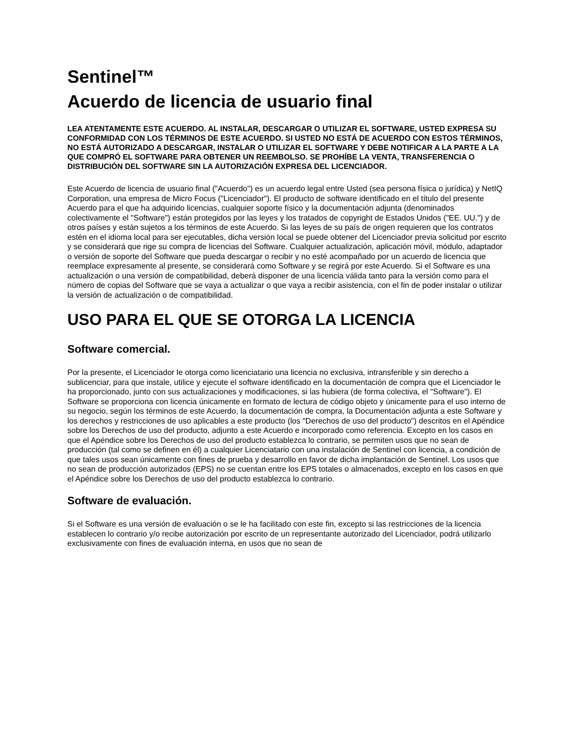Sentinel™
Acuerdo de licencia de usuario final
LEA ATENTAMENTE ESTE ACUERDO. AL INSTALAR, DESCARGAR O UTILIZAR EL SOFTWARE, USTED EXPRESA SU CONFORMIDAD CON LOS TÉRMINOS DE ESTE ACUERDO. SI USTED NO ESTÁ DE ACUERDO CON ESTOS TÉRMINOS, NO ESTÁ AUTORIZADO A DESCARGAR, INSTALAR O UTILIZAR EL SOFTWARE Y DEBE NOTIFICAR A LA PARTE A LA QUE COMPRÓ EL SOFTWARE PARA OBTENER UN REEMBOLSO. SE PROHÍBE LA VENTA, TRANSFERENCIA O DISTRIBUCIÓN DEL SOFTWARE SIN LA AUTORIZACIÓN EXPRESA DEL LICENCIADOR.
Este Acuerdo de licencia de usuario final ("Acuerdo") es un acuerdo legal entre Usted (sea persona física o jurídica) y NetIQ Corporation, una empresa de Micro Focus ("Licenciador"). El producto de software identificado en el título del presente Acuerdo para el que ha adquirido licencias, cualquier soporte físico y la documentación adjunta (denominados colectivamente el "Software") están protegidos por las leyes y los tratados de copyright de Estados Unidos ("EE. UU.") y de otros países y están sujetos a los términos de este Acuerdo. Si las leyes de su país de origen requieren que los contratos estén en el idioma local para ser ejecutables, dicha versión local se puede obtener del Licenciador previa solicitud por escrito y se considerará que rige su compra de licencias del Software. Cualquier actualización, aplicación móvil, módulo, adaptador o versión de soporte del Software que pueda descargar o recibir y no esté acompañado por un acuerdo de licencia que reemplace expresamente al presente, se considerará como Software y se regirá por este Acuerdo. Si el Software es una actualización o una versión de compatibilidad, deberá disponer de una licencia válida tanto para la versión como para el número de copias del Software que se vaya a actualizar o que vaya a recibir asistencia, con el fin de poder instalar o utilizar la versión de actualización o de compatibilidad.
USO PARA EL QUE SE OTORGA LA LICENCIA
Software comercial.
Por la presente, el Licenciador le otorga como licenciatario una licencia no exclusiva, intransferible y sin derecho a sublicenciar, para que instale, utilice y ejecute el software identificado en la documentación de compra que el Licenciador le ha proporcionado, junto con sus actualizaciones y modificaciones, si las hubiera (de forma colectiva, el "Software"). El Software se proporciona con licencia únicamente en formato de lectura de código objeto y únicamente para el uso interno de su negocio, según los términos de este Acuerdo, la documentación de compra, la Documentación adjunta a este Software y los derechos y restricciones de uso aplicables a este producto (los "Derechos de uso del producto") descritos en el Apéndice sobre los Derechos de uso del producto, adjunto a este Acuerdo e incorporado como referencia. Excepto en los casos en que el Apéndice sobre los Derechos de uso del producto establezca lo contrario, se permiten usos que no sean de producción (tal como se definen en él) a cualquier Licenciatario con una instalación de Sentinel con licencia, a condición de que tales usos sean únicamente con fines de prueba y desarrollo en favor de dicha implantación de Sentinel. Los usos que no sean de producción autorizados (EPS) no se cuentan entre los EPS totales o almacenados, excepto en los casos en que el Apéndice sobre los Derechos de uso del producto establezca lo contrario.
Software de evaluación.
Si el Software es una versión de evaluación o se le ha facilitado con este fin, excepto si las restricciones de la licencia establecen lo contrario y/o recibe autorización por escrito de un representante autorizado del Licenciador, podrá utilizarlo exclusivamente con fines de evaluación interna, en usos que no sean de